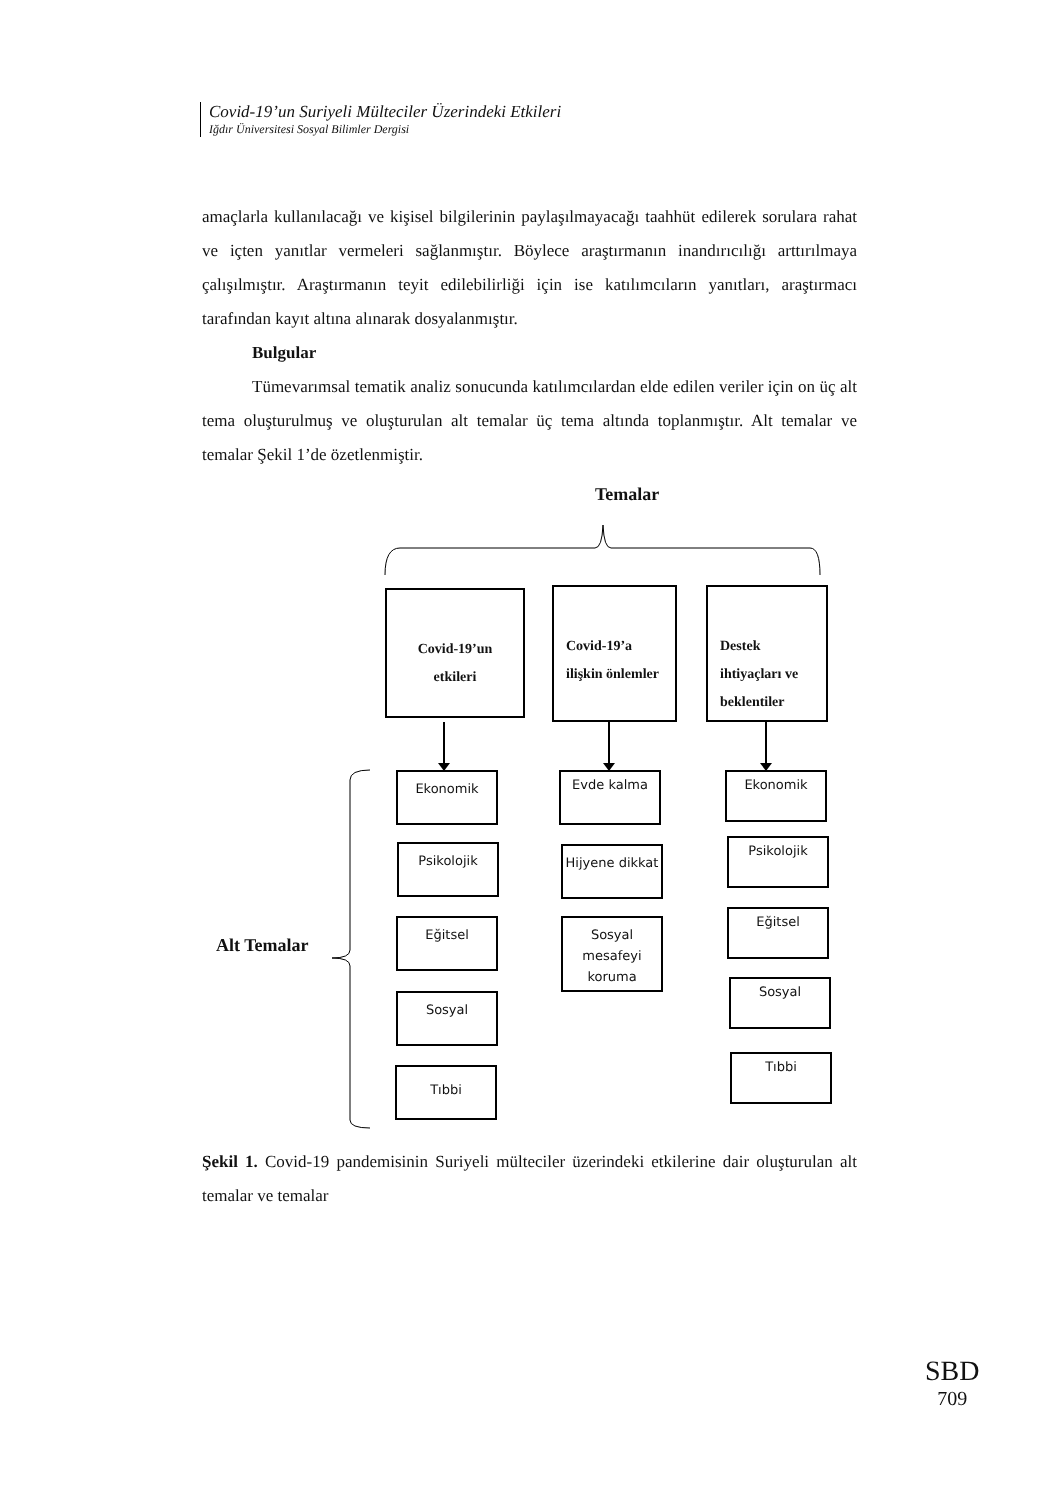Covid-19’un Suriyeli Mülteciler Üzerindeki Etkileri
Iğdır Üniversitesi Sosyal Bilimler Dergisi
amaçlarla kullanılacağı ve kişisel bilgilerinin paylaşılmayacağı taahhüt edilerek sorulara rahat ve içten yanıtlar vermeleri sağlanmıştır. Böylece araştırmanın inandırıcılığı arttırılmaya çalışılmıştır. Araştırmanın teyit edilebilirliği için ise katılımcıların yanıtları, araştırmacı tarafından kayıt altına alınarak dosyalanmıştır.
Bulgular
Tümevarımsal tematik analiz sonucunda katılımcılardan elde edilen veriler için on üç alt tema oluşturulmuş ve oluşturulan alt temalar üç tema altında toplanmıştır. Alt temalar ve temalar Şekil 1’de özetlenmiştir.
Temalar
Alt Temalar
Covid-19’un etkileri
Covid-19’a ilişkin önlemler
Destek ihtiyaçları ve beklentiler
Ekonomik
Psikolojik
Eğitsel
Sosyal
Tıbbi
Evde kalma
Hijyene dikkat
Sosyal mesafeyi koruma
Ekonomik
Psikolojik
Eğitsel
Sosyal
Tıbbi
Şekil 1. Covid-19 pandemisinin Suriyeli mülteciler üzerindeki etkilerine dair oluşturulan alt temalar ve temalar
SBD
709